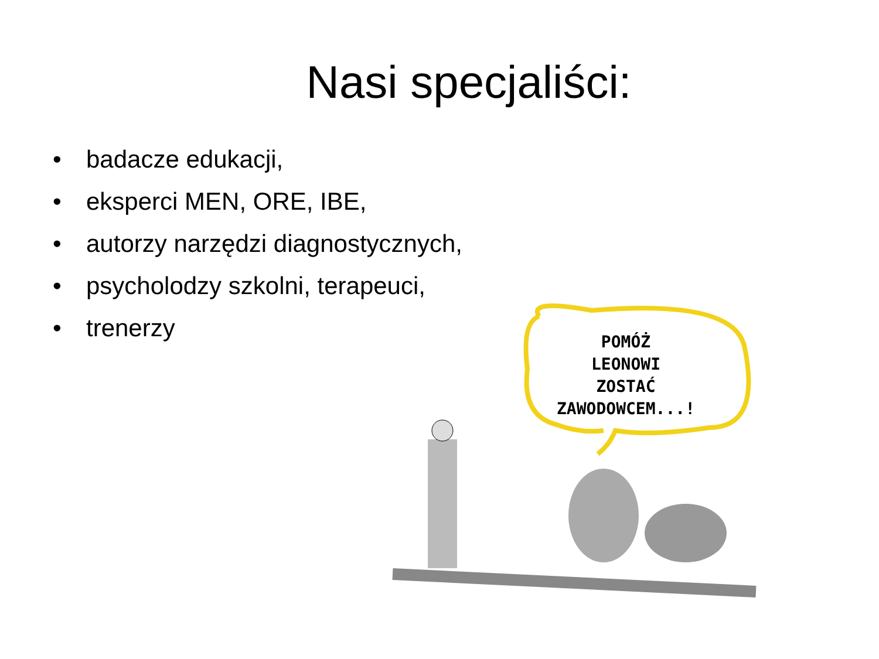Nasi specjaliści:
• badacze edukacji,
• eksperci MEN, ORE, IBE,
• autorzy narzędzi diagnostycznych,
• psycholodzy szkolni, terapeuci,
• trenerzy
POMÓŻ
LEONOWI
ZOSTAĆ
ZAWODOWCEM...!